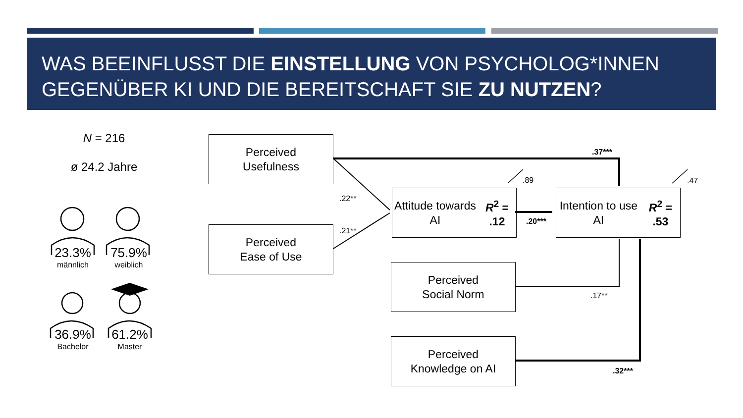WAS BEEINFLUSST DIE EINSTELLUNG VON PSYCHOLOG*INNEN GEGENÜBER KI UND DIE BEREITSCHAFT SIE ZU NUTZEN?
N = 216
ø 24.2 Jahre
23.3%
männlich
75.9%
weiblich
36.9%
Bachelor
61.2%
Master
Perceived
Usefulness
Perceived
Ease of Use
Attitude towards AI
R<sup>2</sup> = .12
Intention to use AI
R<sup>2</sup> = .53
Perceived
Social Norm
Perceived
Knowledge on AI
.37***
.89 .47
.22**
.21**
.20***
.17**
.32***